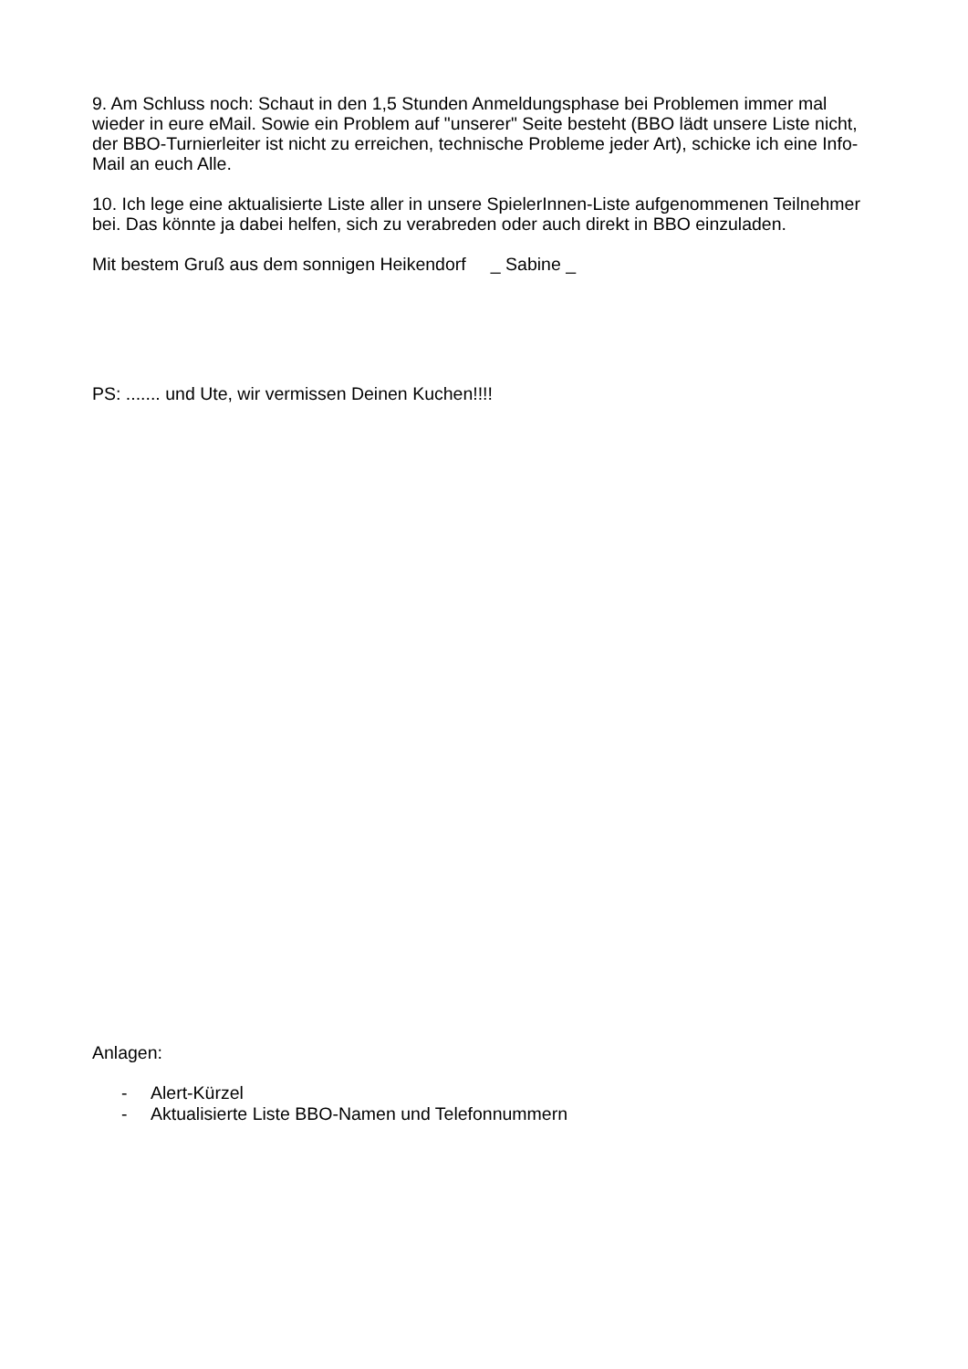9. Am Schluss noch: Schaut in den 1,5 Stunden Anmeldungsphase bei Problemen immer mal wieder in eure eMail. Sowie ein Problem auf "unserer" Seite besteht (BBO lädt unsere Liste nicht, der BBO-Turnierleiter ist nicht zu erreichen, technische Probleme jeder Art), schicke ich eine Info-Mail an euch Alle.
10. Ich lege eine aktualisierte Liste aller in unsere SpielerInnen-Liste aufgenommenen Teilnehmer bei. Das könnte ja dabei helfen, sich zu verabreden oder auch direkt in BBO einzuladen.
Mit bestem Gruß aus dem sonnigen Heikendorf _ Sabine _
PS: ....... und Ute, wir vermissen Deinen Kuchen!!!!
Anlagen:
- Alert-Kürzel
- Aktualisierte Liste BBO-Namen und Telefonnummern